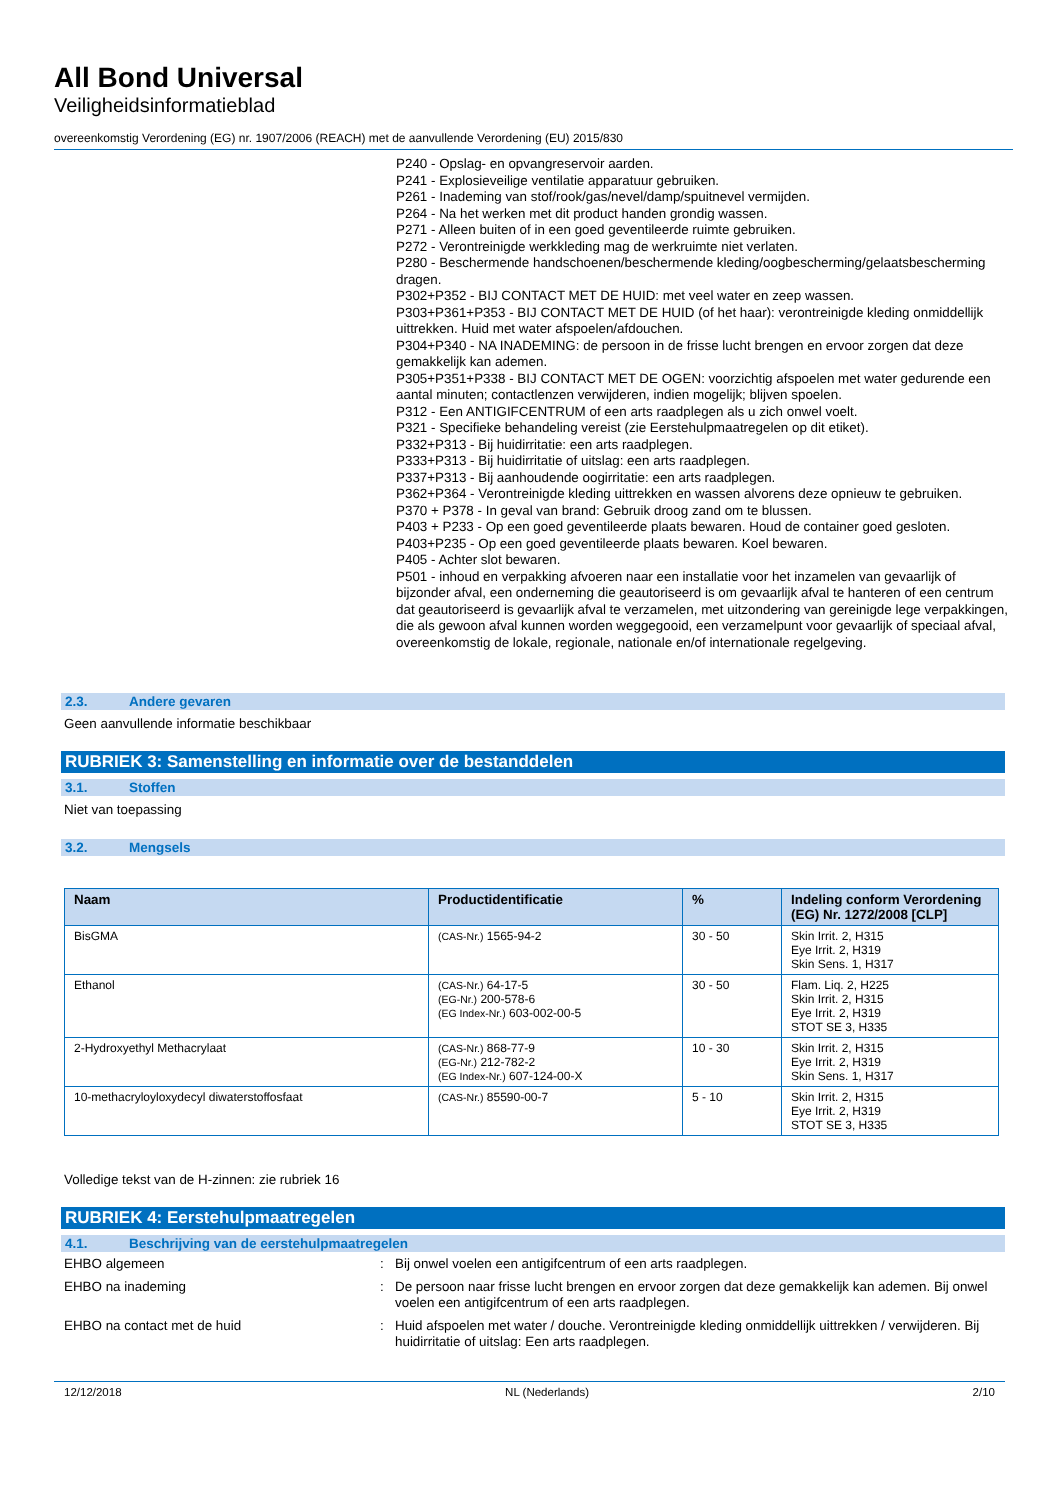All Bond Universal
Veiligheidsinformatieblad
overeenkomstig Verordening (EG) nr. 1907/2006 (REACH) met de aanvullende Verordening (EU) 2015/830
P240 - Opslag- en opvangreservoir aarden.
P241 - Explosieveilige ventilatie apparatuur gebruiken.
P261 - Inademing van stof/rook/gas/nevel/damp/spuitnevel vermijden.
P264 - Na het werken met dit product handen grondig wassen.
P271 - Alleen buiten of in een goed geventileerde ruimte gebruiken.
P272 - Verontreinigde werkkleding mag de werkruimte niet verlaten.
P280 - Beschermende handschoenen/beschermende kleding/oogbescherming/gelaatsbescherming dragen.
P302+P352 - BIJ CONTACT MET DE HUID: met veel water en zeep wassen.
P303+P361+P353 - BIJ CONTACT MET DE HUID (of het haar): verontreinigde kleding onmiddellijk uittrekken. Huid met water afspoelen/afdouchen.
P304+P340 - NA INADEMING: de persoon in de frisse lucht brengen en ervoor zorgen dat deze gemakkelijk kan ademen.
P305+P351+P338 - BIJ CONTACT MET DE OGEN: voorzichtig afspoelen met water gedurende een aantal minuten; contactlenzen verwijderen, indien mogelijk; blijven spoelen.
P312 - Een ANTIGIFCENTRUM of een arts raadplegen als u zich onwel voelt.
P321 - Specifieke behandeling vereist (zie Eerstehulpmaatregelen op dit etiket).
P332+P313 - Bij huidirritatie: een arts raadplegen.
P333+P313 - Bij huidirritatie of uitslag: een arts raadplegen.
P337+P313 - Bij aanhoudende oogirritatie: een arts raadplegen.
P362+P364 - Verontreinigde kleding uittrekken en wassen alvorens deze opnieuw te gebruiken.
P370 + P378 - In geval van brand: Gebruik droog zand om te blussen.
P403 + P233 - Op een goed geventileerde plaats bewaren. Houd de container goed gesloten.
P403+P235 - Op een goed geventileerde plaats bewaren. Koel bewaren.
P405 - Achter slot bewaren.
P501 - inhoud en verpakking afvoeren naar een installatie voor het inzamelen van gevaarlijk of bijzonder afval, een onderneming die geautoriseerd is om gevaarlijk afval te hanteren of een centrum dat geautoriseerd is gevaarlijk afval te verzamelen, met uitzondering van gereinigde lege verpakkingen, die als gewoon afval kunnen worden weggegooid, een verzamelpunt voor gevaarlijk of speciaal afval, overeenkomstig de lokale, regionale, nationale en/of internationale regelgeving.
2.3. Andere gevaren
Geen aanvullende informatie beschikbaar
RUBRIEK 3: Samenstelling en informatie over de bestanddelen
3.1. Stoffen
Niet van toepassing
3.2. Mengsels
| Naam | Productidentificatie | % | Indeling conform Verordening (EG) Nr. 1272/2008 [CLP] |
| --- | --- | --- | --- |
| BisGMA | (CAS-Nr.) 1565-94-2 | 30 - 50 | Skin Irrit. 2, H315 Eye Irrit. 2, H319 Skin Sens. 1, H317 |
| Ethanol | (CAS-Nr.) 64-17-5 (EG-Nr.) 200-578-6 (EG Index-Nr.) 603-002-00-5 | 30 - 50 | Flam. Liq. 2, H225 Skin Irrit. 2, H315 Eye Irrit. 2, H319 STOT SE 3, H335 |
| 2-Hydroxyethyl Methacrylaat | (CAS-Nr.) 868-77-9 (EG-Nr.) 212-782-2 (EG Index-Nr.) 607-124-00-X | 10 - 30 | Skin Irrit. 2, H315 Eye Irrit. 2, H319 Skin Sens. 1, H317 |
| 10-methacryloyloxydecyl diwaterstoffosfaat | (CAS-Nr.) 85590-00-7 | 5 - 10 | Skin Irrit. 2, H315 Eye Irrit. 2, H319 STOT SE 3, H335 |
Volledige tekst van de H-zinnen: zie rubriek 16
RUBRIEK 4: Eerstehulpmaatregelen
4.1. Beschrijving van de eerstehulpmaatregelen
EHBO algemeen : Bij onwel voelen een antigifcentrum of een arts raadplegen.
EHBO na inademing : De persoon naar frisse lucht brengen en ervoor zorgen dat deze gemakkelijk kan ademen. Bij onwel voelen een antigifcentrum of een arts raadplegen.
EHBO na contact met de huid : Huid afspoelen met water / douche. Verontreinigde kleding onmiddellijk uittrekken / verwijderen. Bij huidirritatie of uitslag: Een arts raadplegen.
12/12/2018 NL (Nederlands) 2/10